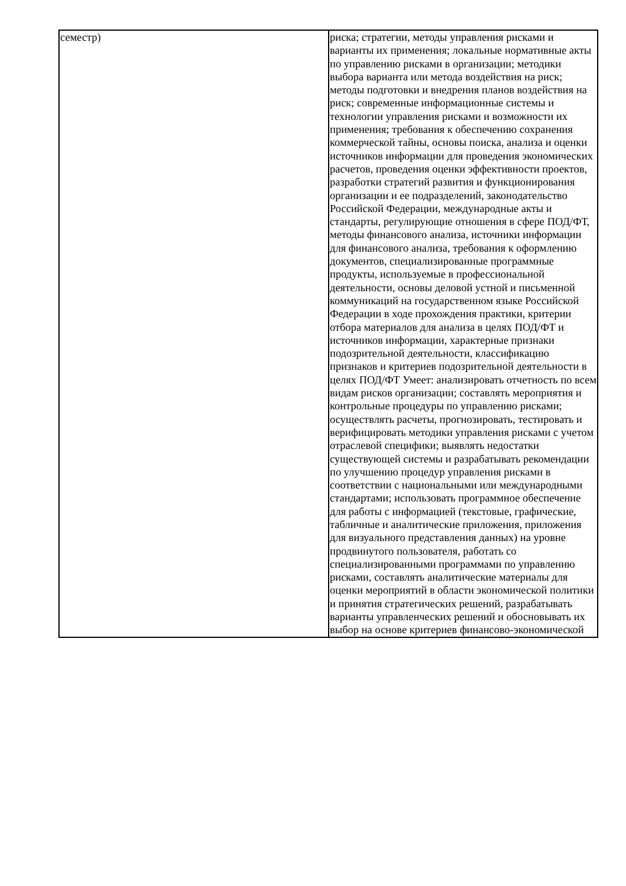| семестр) | риска; стратегии, методы управления рисками и варианты их применения; локальные нормативные акты по управлению рисками в организации; методики выбора варианта или метода воздействия на риск; методы подготовки и внедрения планов воздействия на риск; современные информационные системы и технологии управления рисками и возможности их применения; требования к обеспечению сохранения коммерческой тайны, основы поиска, анализа и оценки источников информации для проведения экономических расчетов, проведения оценки эффективности проектов, разработки стратегий развития и функционирования организации и ее подразделений, законодательство Российской Федерации, международные акты и стандарты, регулирующие отношения в сфере ПОД/ФТ, методы финансового анализа, источники информации для финансового анализа, требования к оформлению документов, специализированные программные продукты, используемые в профессиональной деятельности, основы деловой устной и письменной коммуникаций на государственном языке Российской Федерации в ходе прохождения практики, критерии отбора материалов для анализа в целях ПОД/ФТ и источников информации, характерные признаки подозрительной деятельности, классификацию признаков и критериев подозрительной деятельности в целях ПОД/ФТ Умеет: анализировать отчетность по всем видам рисков организации; составлять мероприятия и контрольные процедуры по управлению рисками; осуществлять расчеты, прогнозировать, тестировать и верифицировать методики управления рисками с учетом отраслевой специфики; выявлять недостатки существующей системы и разрабатывать рекомендации по улучшению процедур управления рисками в соответствии с национальными или международными стандартами; использовать программное обеспечение для работы с информацией (текстовые, графические, табличные и аналитические приложения, приложения для визуального представления данных) на уровне продвинутого пользователя, работать со специализированными программами по управлению рисками, составлять аналитические материалы для оценки мероприятий в области экономической политики и принятия стратегических решений, разрабатывать варианты управленческих решений и обосновывать их выбор на основе критериев финансово-экономической |